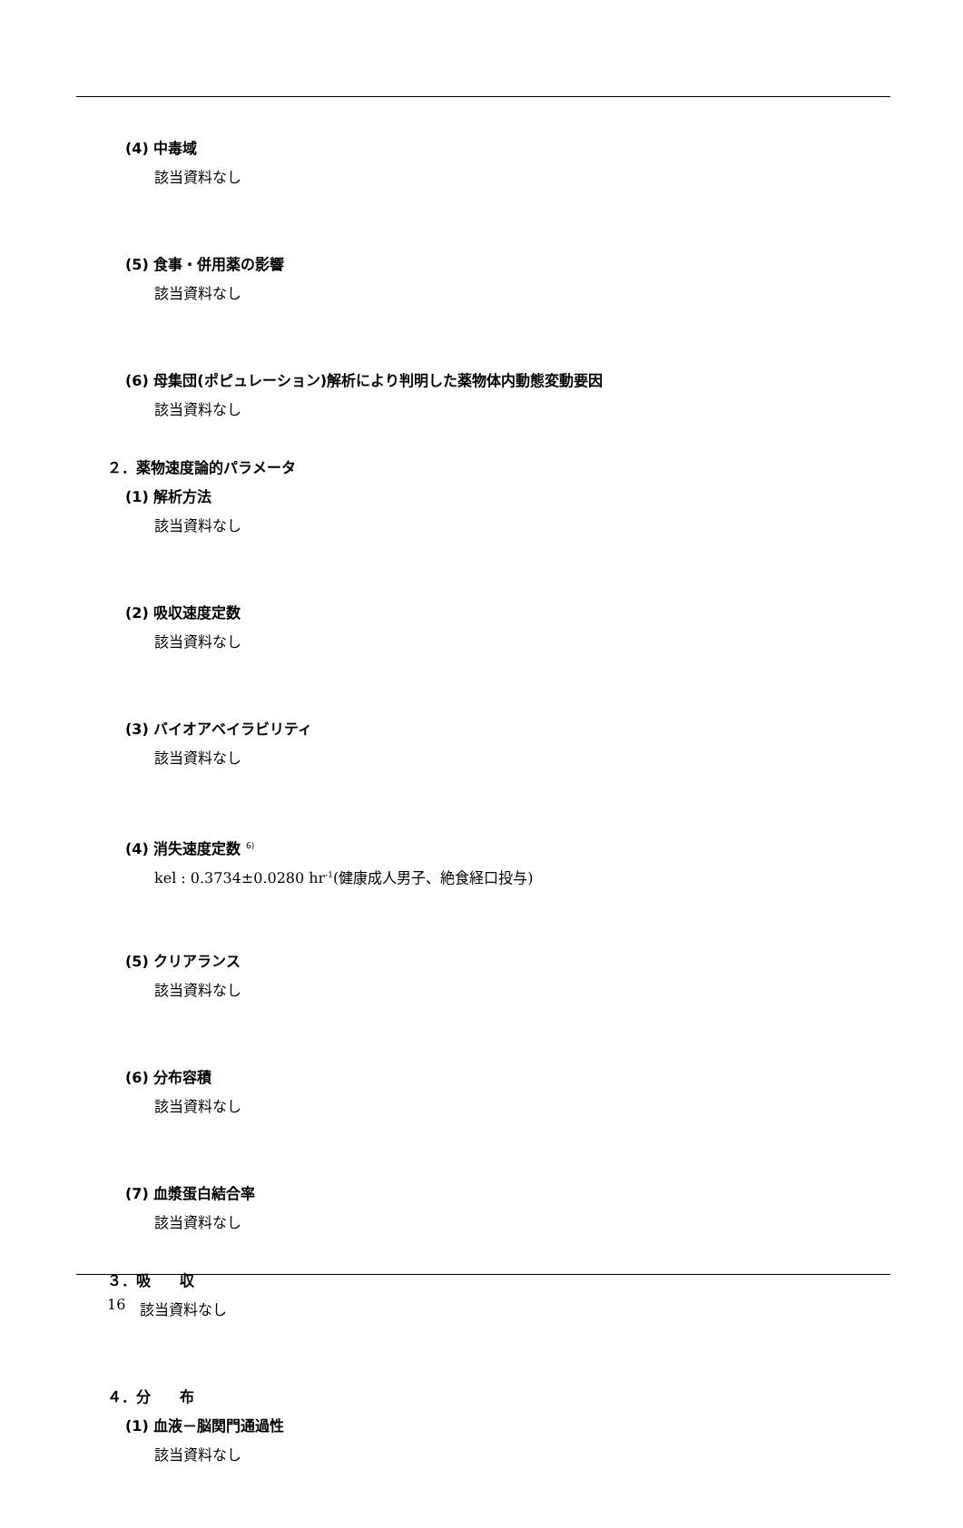(4) 中毒域
該当資料なし
(5) 食事・併用薬の影響
該当資料なし
(6) 母集団(ポピュレーション)解析により判明した薬物体内動態変動要因
該当資料なし
２．薬物速度論的パラメータ
(1) 解析方法
該当資料なし
(2) 吸収速度定数
該当資料なし
(3) バイオアベイラビリティ
該当資料なし
(4) 消失速度定数 <sup>6)</sup>
kel : 0.3734±0.0280 hr<sup>-1</sup>(健康成人男子、絶食経口投与)
(5) クリアランス
該当資料なし
(6) 分布容積
該当資料なし
(7) 血漿蛋白結合率
該当資料なし
３．吸　　収
該当資料なし
４．分　　布
(1) 血液－脳関門通過性
該当資料なし
16